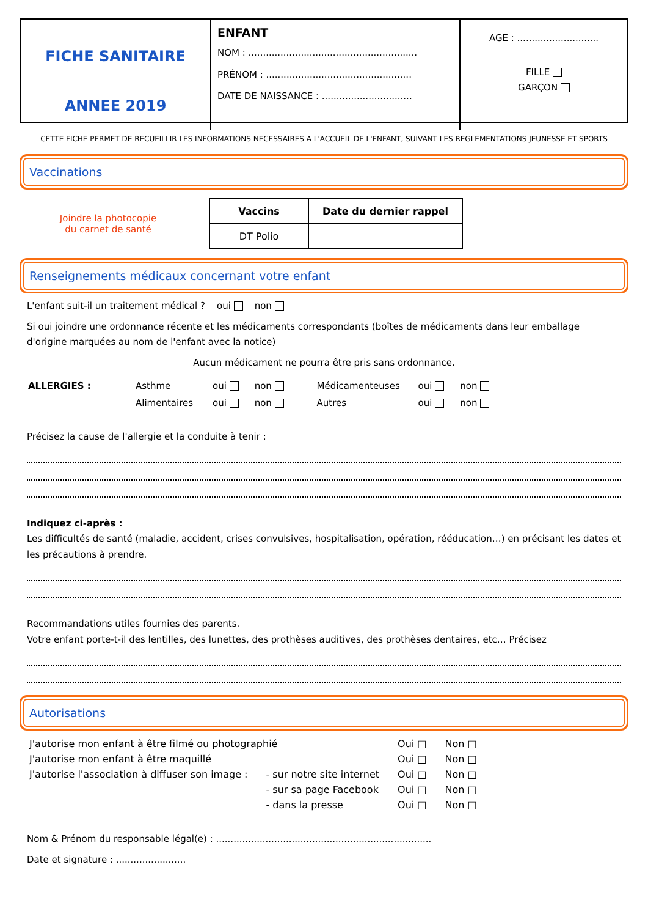FICHE SANITAIRE
ANNEE 2019
ENFANT
NOM : ..........................................................
PRÉNOM : ..................................................
DATE DE NAISSANCE : ...............................
AGE : ............................
FILLE
GARÇON
CETTE FICHE PERMET DE RECUEILLIR LES INFORMATIONS NECESSAIRES A L'ACCUEIL DE L'ENFANT, SUIVANT LES REGLEMENTATIONS JEUNESSE ET SPORTS
Vaccinations
Joindre la photocopie
du carnet de santé
| Vaccins | Date du dernier rappel |
| --- | --- |
| DT Polio | |
Renseignements médicaux concernant votre enfant
L'enfant suit-il un traitement médical ? oui non
Si oui joindre une ordonnance récente et les médicaments correspondants (boîtes de médicaments dans leur emballage d'origine marquées au nom de l'enfant avec la notice)
Aucun médicament ne pourra être pris sans ordonnance.
| ALLERGIES : | Asthme | oui | non | Médicamenteuses | oui | non |
| | Alimentaires | oui | non | Autres | oui | non |
Précisez la cause de l'allergie et la conduite à tenir :
Indiquez ci-après :
Les difficultés de santé (maladie, accident, crises convulsives, hospitalisation, opération, rééducation…) en précisant les dates et les précautions à prendre.
Recommandations utiles fournies des parents.
Votre enfant porte-t-il des lentilles, des lunettes, des prothèses auditives, des prothèses dentaires, etc… Précisez
Autorisations
| J'autorise mon enfant à être filmé ou photographié | | Oui □ | Non □ |
| J'autorise mon enfant à être maquillé | | Oui □ | Non □ |
| J'autorise l'association à diffuser son image : | - sur notre site internet | Oui □ | Non □ |
| | - sur sa page Facebook | Oui □ | Non □ |
| | - dans la presse | Oui □ | Non □ |
Nom & Prénom du responsable légal(e) : ..........................................................................
Date et signature : ........................